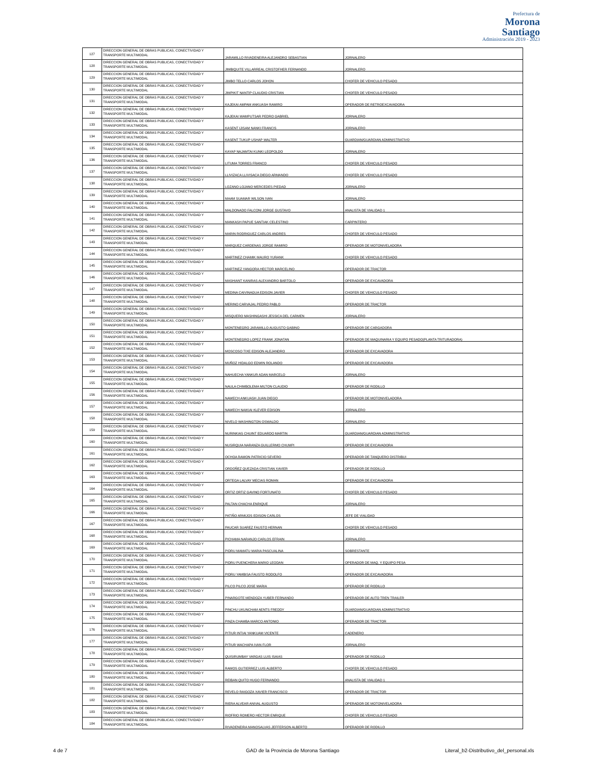Prefectura de
Morona
Santiago
Administración 2019 - 2023
| 127 | DIRECCION GENERAL DE OBRAS PUBLICAS, CONECTIVIDAD Y TRANSPORTE MULTIMODAL | JARAMILLO RIVADENEIRA ALEJANDRO SEBASTIAN | JORNALERO |
| 128 | DIRECCION GENERAL DE OBRAS PUBLICAS, CONECTIVIDAD Y TRANSPORTE MULTIMODAL | JIMBIQUITE VILLARREAL CRISTOFHER FERNANDO | JORNALERO |
| 129 | DIRECCION GENERAL DE OBRAS PUBLICAS, CONECTIVIDAD Y TRANSPORTE MULTIMODAL | JIMBO TELLO CARLOS JOHON | CHOFER DE VEHICULO PESADO |
| 130 | DIRECCION GENERAL DE OBRAS PUBLICAS, CONECTIVIDAD Y TRANSPORTE MULTIMODAL | JIMPIKIT NANTIP CLAUDIO CRISTIAN | CHOFER DE VEHICULO PESADO |
| 131 | DIRECCION GENERAL DE OBRAS PUBLICAS, CONECTIVIDAD Y TRANSPORTE MULTIMODAL | KAJEKAI AMPAM ANKUASH RAMIRO | OPERADOR DE RETROEXCAVADORA |
| 132 | DIRECCION GENERAL DE OBRAS PUBLICAS, CONECTIVIDAD Y TRANSPORTE MULTIMODAL | KAJEKAI WAMPUTSAR PEDRO GABRIEL | JORNALERO |
| 133 | DIRECCION GENERAL DE OBRAS PUBLICAS, CONECTIVIDAD Y TRANSPORTE MULTIMODAL | KASENT IJISAM NANKI FRANCIS | JORNALERO |
| 134 | DIRECCION GENERAL DE OBRAS PUBLICAS, CONECTIVIDAD Y TRANSPORTE MULTIMODAL | KASENT TUKUP USHAP WALTER | GUARDIAN/GUARDIAN ADMINISTRATIVO |
| 135 | DIRECCION GENERAL DE OBRAS PUBLICAS, CONECTIVIDAD Y TRANSPORTE MULTIMODAL | KAYAP NAJAMTAI KUNKI LEOPOLDO | JORNALERO |
| 136 | DIRECCION GENERAL DE OBRAS PUBLICAS, CONECTIVIDAD Y TRANSPORTE MULTIMODAL | LITUMA TORRES FRANCO | CHOFER DE VEHICULO PESADO |
| 137 | DIRECCION GENERAL DE OBRAS PUBLICAS, CONECTIVIDAD Y TRANSPORTE MULTIMODAL | LLIVIZACA LLIVISACA DIEGO ARMANDO | CHOFER DE VEHICULO PESADO |
| 138 | DIRECCION GENERAL DE OBRAS PUBLICAS, CONECTIVIDAD Y TRANSPORTE MULTIMODAL | LOZANO LOJANO MERCEDES PIEDAD | JORNALERO |
| 139 | DIRECCION GENERAL DE OBRAS PUBLICAS, CONECTIVIDAD Y TRANSPORTE MULTIMODAL | MAAM SUAMAR WILSON IVAN | JORNALERO |
| 140 | DIRECCION GENERAL DE OBRAS PUBLICAS, CONECTIVIDAD Y TRANSPORTE MULTIMODAL | MALDONADO FALCONI JORGE GUSTAVO | ANALISTA DE VIALIDAD 1 |
| 141 | DIRECCION GENERAL DE OBRAS PUBLICAS, CONECTIVIDAD Y TRANSPORTE MULTIMODAL | MANKASH PAPUE SANTIAK CELESTINO | CARPINTERO |
| 142 | DIRECCION GENERAL DE OBRAS PUBLICAS, CONECTIVIDAD Y TRANSPORTE MULTIMODAL | MARIN RODRIGUEZ CARLOS ANDRES | CHOFER DE VEHICULO PESADO |
| 143 | DIRECCION GENERAL DE OBRAS PUBLICAS, CONECTIVIDAD Y TRANSPORTE MULTIMODAL | MARQUEZ CARDENAS JORGE RAMIRO | OPERADOR DE MOTONIVELADORA |
| 144 | DIRECCION GENERAL DE OBRAS PUBLICAS, CONECTIVIDAD Y TRANSPORTE MULTIMODAL | MARTINEZ CHAMIK MAURO YURANK | CHOFER DE VEHICULO PESADO |
| 145 | DIRECCION GENERAL DE OBRAS PUBLICAS, CONECTIVIDAD Y TRANSPORTE MULTIMODAL | MARTINEZ YANGORA HECTOR MARCELINO | OPERADOR DE TRACTOR |
| 146 | DIRECCION GENERAL DE OBRAS PUBLICAS, CONECTIVIDAD Y TRANSPORTE MULTIMODAL | MASHIANT KANIRAS ALEXANDRO BARTOLO | OPERADOR DE EXCAVADORA |
| 147 | DIRECCION GENERAL DE OBRAS PUBLICAS, CONECTIVIDAD Y TRANSPORTE MULTIMODAL | MEDINA CAIVINAGUA EDISON JAVIER | CHOFER DE VEHICULO PESADO |
| 148 | DIRECCION GENERAL DE OBRAS PUBLICAS, CONECTIVIDAD Y TRANSPORTE MULTIMODAL | MERINO CARVAJAL PEDRO PABLO | OPERADOR DE TRACTOR |
| 149 | DIRECCION GENERAL DE OBRAS PUBLICAS, CONECTIVIDAD Y TRANSPORTE MULTIMODAL | MISQUERO MASHINGASHI JESSICA DEL CARMEN | JORNALERO |
| 150 | DIRECCION GENERAL DE OBRAS PUBLICAS, CONECTIVIDAD Y TRANSPORTE MULTIMODAL | MONTENEGRO JARAMILLO AUGUSTO GABINO | OPERADOR DE CARGADORA |
| 151 | DIRECCION GENERAL DE OBRAS PUBLICAS, CONECTIVIDAD Y TRANSPORTE MULTIMODAL | MONTENEGRO LOPEZ FRANK JONATAN | OPERADOR DE MAQUINARIA Y EQUIPO PESADO(PLANTA TRITURADORA) |
| 152 | DIRECCION GENERAL DE OBRAS PUBLICAS, CONECTIVIDAD Y TRANSPORTE MULTIMODAL | MOSCOSO TIXE EDISON ALEJANDRO | OPERADOR DE EXCAVADORA |
| 153 | DIRECCION GENERAL DE OBRAS PUBLICAS, CONECTIVIDAD Y TRANSPORTE MULTIMODAL | MUÑOZ HIDALGO EDWIN ROLANDO | OPERADOR DE EXCAVADORA |
| 154 | DIRECCION GENERAL DE OBRAS PUBLICAS, CONECTIVIDAD Y TRANSPORTE MULTIMODAL | NAHUECHA YANKUR ADAN MARCELO | JORNALERO |
| 155 | DIRECCION GENERAL DE OBRAS PUBLICAS, CONECTIVIDAD Y TRANSPORTE MULTIMODAL | NAULA CHIMBOLEMA MILTON CLAUDIO | OPERADOR DE RODILLO |
| 156 | DIRECCION GENERAL DE OBRAS PUBLICAS, CONECTIVIDAD Y TRANSPORTE MULTIMODAL | NAWECH ANKUASH JUAN DIEGO | OPERADOR DE MOTONIVELADORA |
| 157 | DIRECCION GENERAL DE OBRAS PUBLICAS, CONECTIVIDAD Y TRANSPORTE MULTIMODAL | NAWECH NAIKIAI KLEVER EDISON | JORNALERO |
| 158 | DIRECCION GENERAL DE OBRAS PUBLICAS, CONECTIVIDAD Y TRANSPORTE MULTIMODAL | NIVELO WASHINGTON OSWALDO | JORNALERO |
| 159 | DIRECCION GENERAL DE OBRAS PUBLICAS, CONECTIVIDAD Y TRANSPORTE MULTIMODAL | NURINKIAS CHUINT EDUARDO MARTIN | GUARDIAN/GUARDIAN ADMINISTRATIVO |
| 160 | DIRECCION GENERAL DE OBRAS PUBLICAS, CONECTIVIDAD Y TRANSPORTE MULTIMODAL | NUSIRQUIA NARANZA GUILLERMO CHUMPI | OPERADOR DE EXCAVADORA |
| 161 | DIRECCION GENERAL DE OBRAS PUBLICAS, CONECTIVIDAD Y TRANSPORTE MULTIMODAL | OCHOA RAMON PATRICIO SEVERO | OPERADOR DE TANQUERO DISTRIBUI |
| 162 | DIRECCION GENERAL DE OBRAS PUBLICAS, CONECTIVIDAD Y TRANSPORTE MULTIMODAL | ORDOÑEZ QUEZADA CRISTIAN XAVIER | OPERADOR DE RODILLO |
| 163 | DIRECCION GENERAL DE OBRAS PUBLICAS, CONECTIVIDAD Y TRANSPORTE MULTIMODAL | ORTEGA LALVAY MECIAS ROMAN | OPERADOR DE EXCAVADORA |
| 164 | DIRECCION GENERAL DE OBRAS PUBLICAS, CONECTIVIDAD Y TRANSPORTE MULTIMODAL | ORTIZ ORTIZ GAVINO FORTUNATO | CHOFER DE VEHICULO PESADO |
| 165 | DIRECCION GENERAL DE OBRAS PUBLICAS, CONECTIVIDAD Y TRANSPORTE MULTIMODAL | PALTAN CHACHA ENRIQUE | JORNALERO |
| 166 | DIRECCION GENERAL DE OBRAS PUBLICAS, CONECTIVIDAD Y TRANSPORTE MULTIMODAL | PATIÑO ARMIJOS EDISON CARLOS | JEFE DE VIALIDAD |
| 167 | DIRECCION GENERAL DE OBRAS PUBLICAS, CONECTIVIDAD Y TRANSPORTE MULTIMODAL | PAUCAR SUAREZ FAUSTO HERNAN | CHOFER DE VEHICULO PESADO |
| 168 | DIRECCION GENERAL DE OBRAS PUBLICAS, CONECTIVIDAD Y TRANSPORTE MULTIMODAL | PICHAMA NARANJO CARLOS EFRAIN | JORNALERO |
| 169 | DIRECCION GENERAL DE OBRAS PUBLICAS, CONECTIVIDAD Y TRANSPORTE MULTIMODAL | PIDRU MAMATU MARIA PASCUALINA | SOBRESTANTE |
| 170 | DIRECCION GENERAL DE OBRAS PUBLICAS, CONECTIVIDAD Y TRANSPORTE MULTIMODAL | PIDRU PUENCHERA MARIO LEODAN | OPERADOR DE MAQ. Y EQUIPO PESA |
| 171 | DIRECCION GENERAL DE OBRAS PUBLICAS, CONECTIVIDAD Y TRANSPORTE MULTIMODAL | PIDRU YAMBISA FAUSTO RODOLFO | OPERADOR DE EXCAVADORA |
| 172 | DIRECCION GENERAL DE OBRAS PUBLICAS, CONECTIVIDAD Y TRANSPORTE MULTIMODAL | PILCO PILCO JOSE MARIA | OPERADOR DE RODILLO |
| 173 | DIRECCION GENERAL DE OBRAS PUBLICAS, CONECTIVIDAD Y TRANSPORTE MULTIMODAL | PINARGOTE MENDOZA YUBER FERNANDO | OPERADOR DE AUTO TREN TRAILER |
| 174 | DIRECCION GENERAL DE OBRAS PUBLICAS, CONECTIVIDAD Y TRANSPORTE MULTIMODAL | PINCHU UKUNCHAM AENTS FREDDY | GUARDIAN/GUARDIAN ADMINISTRATIVO |
| 175 | DIRECCION GENERAL DE OBRAS PUBLICAS, CONECTIVIDAD Y TRANSPORTE MULTIMODAL | PINZA CHAMBA MARCO ANTONIO | OPERADOR DE TRACTOR |
| 176 | DIRECCION GENERAL DE OBRAS PUBLICAS, CONECTIVIDAD Y TRANSPORTE MULTIMODAL | PITIUR INTIAI YANKUAM VICENTE | CADENERO |
| 177 | DIRECCION GENERAL DE OBRAS PUBLICAS, CONECTIVIDAD Y TRANSPORTE MULTIMODAL | PITIUR WACHAPA IVAN FLOR | JORNALERO |
| 178 | DIRECCION GENERAL DE OBRAS PUBLICAS, CONECTIVIDAD Y TRANSPORTE MULTIMODAL | QUISIRUMBAY VARGAS LUIS ISAIAS | OPERADOR DE RODILLO |
| 179 | DIRECCION GENERAL DE OBRAS PUBLICAS, CONECTIVIDAD Y TRANSPORTE MULTIMODAL | RAMOS GUTIERREZ LUIS ALBERTO | CHOFER DE VEHICULO PESADO |
| 180 | DIRECCION GENERAL DE OBRAS PUBLICAS, CONECTIVIDAD Y TRANSPORTE MULTIMODAL | REIBAN QUITO HUGO FERNANDO | ANALISTA DE VIALIDAD 1 |
| 181 | DIRECCION GENERAL DE OBRAS PUBLICAS, CONECTIVIDAD Y TRANSPORTE MULTIMODAL | REVELO RAIGOZA XAVIER FRANCISCO | OPERADOR DE TRACTOR |
| 182 | DIRECCION GENERAL DE OBRAS PUBLICAS, CONECTIVIDAD Y TRANSPORTE MULTIMODAL | RIERA ALVEAR ANIVAL AUGUSTO | OPERADOR DE MOTONIVELADORA |
| 183 | DIRECCION GENERAL DE OBRAS PUBLICAS, CONECTIVIDAD Y TRANSPORTE MULTIMODAL | RIOFRIO ROMERO HECTOR ENRIQUE | CHOFER DE VEHICULO PESADO |
| 184 | DIRECCION GENERAL DE OBRAS PUBLICAS, CONECTIVIDAD Y TRANSPORTE MULTIMODAL | RIVADENEIRA MANOSALVAS JEFFERSON ALBERTO | OPERADOR DE RODILLO |
4 de 7 GAD de la Provincia de Morona Santiago Literal_b2-Distributivo_del_personal.xls